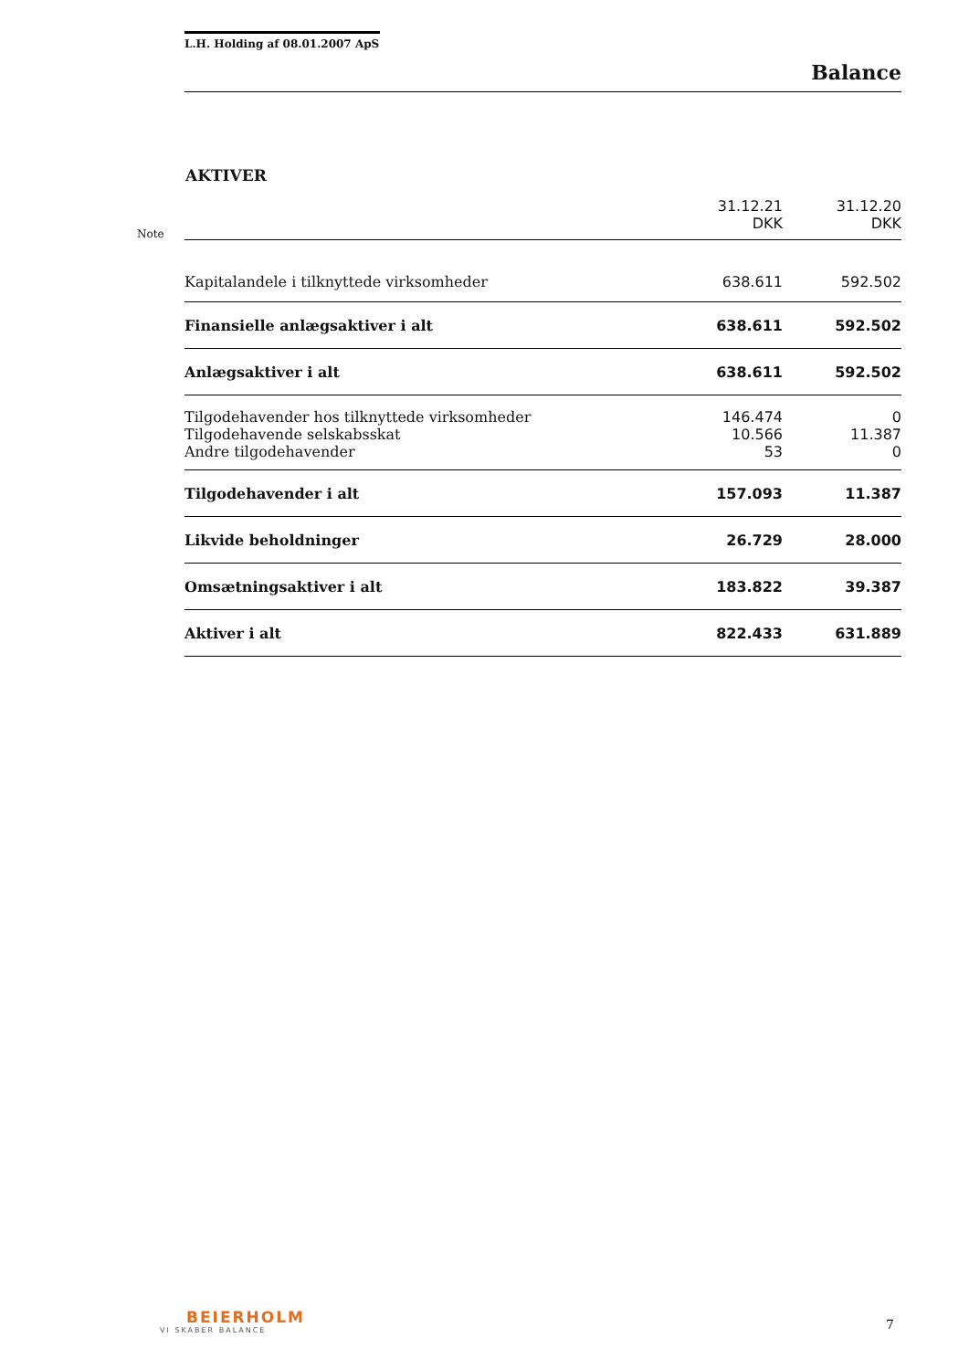L.H. Holding af 08.01.2007 ApS
Balance
AKTIVER
| Note | | 31.12.21 DKK | 31.12.20 DKK |
| | Kapitalandele i tilknyttede virksomheder | 638.611 | 592.502 |
| | Finansielle anlægsaktiver i alt | 638.611 | 592.502 |
| | Anlægsaktiver i alt | 638.611 | 592.502 |
| | Tilgodehavender hos tilknyttede virksomheder | 146.474 | 0 |
| | Tilgodehavende selskabsskat | 10.566 | 11.387 |
| | Andre tilgodehavender | 53 | 0 |
| | Tilgodehavender i alt | 157.093 | 11.387 |
| | Likvide beholdninger | 26.729 | 28.000 |
| | Omsætningsaktiver i alt | 183.822 | 39.387 |
| | Aktiver i alt | 822.433 | 631.889 |
BEIERHOLM
VI SKABER BALANCE
7